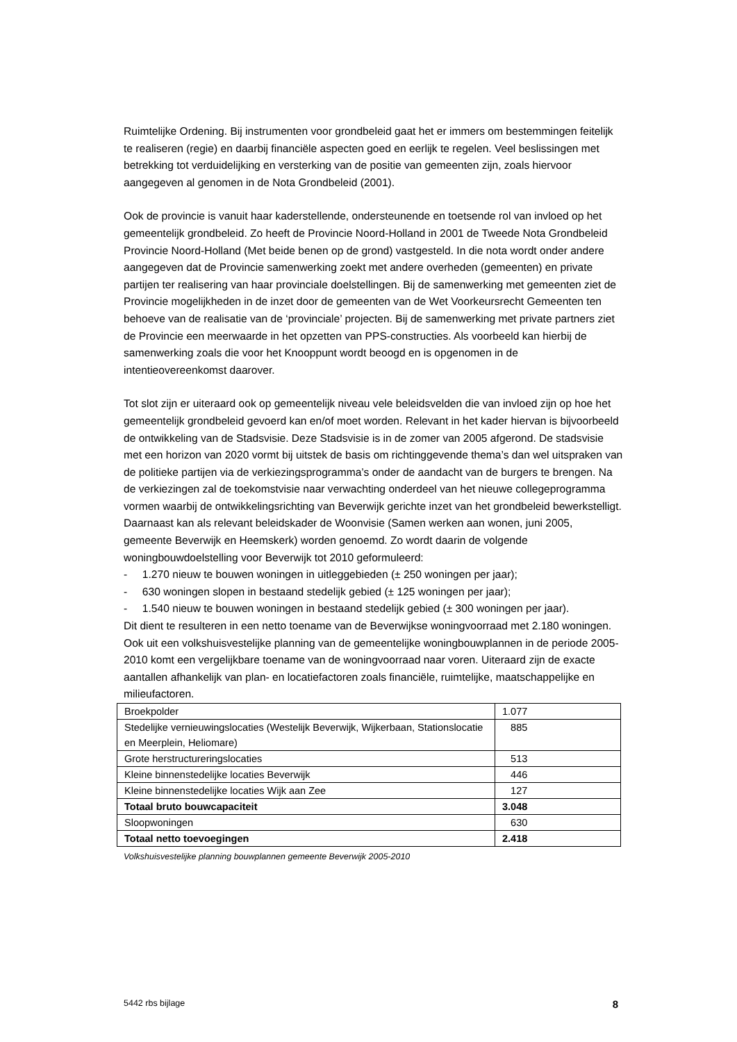Ruimtelijke Ordening. Bij instrumenten voor grondbeleid gaat het er immers om bestemmingen feitelijk te realiseren (regie) en daarbij financiële aspecten goed en eerlijk te regelen. Veel beslissingen met betrekking tot verduidelijking en versterking van de positie van gemeenten zijn, zoals hiervoor aangegeven al genomen in de Nota Grondbeleid (2001).
Ook de provincie is vanuit haar kaderstellende, ondersteunende en toetsende rol van invloed op het gemeentelijk grondbeleid. Zo heeft de Provincie Noord-Holland in 2001 de Tweede Nota Grondbeleid Provincie Noord-Holland (Met beide benen op de grond) vastgesteld. In die nota wordt onder andere aangegeven dat de Provincie samenwerking zoekt met andere overheden (gemeenten) en private partijen ter realisering van haar provinciale doelstellingen. Bij de samenwerking met gemeenten ziet de Provincie mogelijkheden in de inzet door de gemeenten van de Wet Voorkeursrecht Gemeenten ten behoeve van de realisatie van de ‘provinciale’ projecten. Bij de samenwerking met private partners ziet de Provincie een meerwaarde in het opzetten van PPS-constructies. Als voorbeeld kan hierbij de samenwerking zoals die voor het Knooppunt wordt beoogd en is opgenomen in de intentieovereenkomst daarover.
Tot slot zijn er uiteraard ook op gemeentelijk niveau vele beleidsvelden die van invloed zijn op hoe het gemeentelijk grondbeleid gevoerd kan en/of moet worden. Relevant in het kader hiervan is bijvoorbeeld de ontwikkeling van de Stadsvisie. Deze Stadsvisie is in de zomer van 2005 afgerond. De stadsvisie met een horizon van 2020 vormt bij uitstek de basis om richtinggevende thema’s dan wel uitspraken van de politieke partijen via de verkiezingsprogramma’s onder de aandacht van de burgers te brengen. Na de verkiezingen zal de toekomstvisie naar verwachting onderdeel van het nieuwe collegeprogramma vormen waarbij de ontwikkelingsrichting van Beverwijk gerichte inzet van het grondbeleid bewerkstelligt.
Daarnaast kan als relevant beleidskader de Woonvisie (Samen werken aan wonen, juni 2005, gemeente Beverwijk en Heemskerk) worden genoemd. Zo wordt daarin de volgende woningbouwdoelstelling voor Beverwijk tot 2010 geformuleerd:
- 1.270 nieuw te bouwen woningen in uitleggebieden (± 250 woningen per jaar);
- 630 woningen slopen in bestaand stedelijk gebied (± 125 woningen per jaar);
- 1.540 nieuw te bouwen woningen in bestaand stedelijk gebied (± 300 woningen per jaar).
Dit dient te resulteren in een netto toename van de Beverwijkse woningvoorraad met 2.180 woningen. Ook uit een volkshuisvestelijke planning van de gemeentelijke woningbouwplannen in de periode 2005-2010 komt een vergelijkbare toename van de woningvoorraad naar voren. Uiteraard zijn de exacte aantallen afhankelijk van plan- en locatiefactoren zoals financiële, ruimtelijke, maatschappelijke en milieufactoren.
| Broekpolder | 1.077 |
| Stedelijke vernieuwingslocaties (Westelijk Beverwijk, Wijkerbaan, Stationslocatie en Meerplein, Heliomare) | 885 |
| Grote herstructureringslocaties | 513 |
| Kleine binnenstedelijke locaties Beverwijk | 446 |
| Kleine binnenstedelijke locaties Wijk aan Zee | 127 |
| Totaal bruto bouwcapaciteit | 3.048 |
| Sloopwoningen | 630 |
| Totaal netto toevoegingen | 2.418 |
Volkshuisvestelijke planning bouwplannen gemeente Beverwijk 2005-2010
5442 rbs bijlage 8